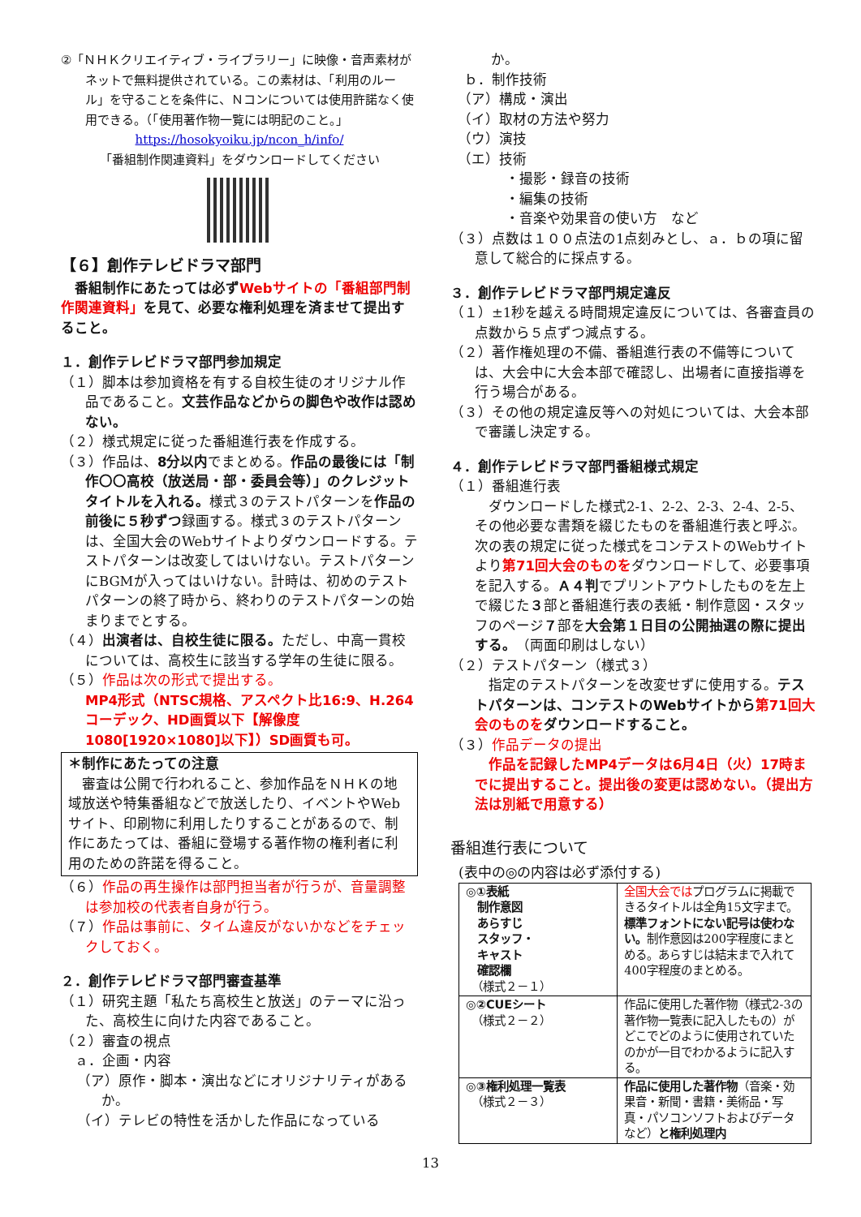②「ＮＨＫクリエイティブ・ライブラリー」に映像・音声素材がネットで無料提供されている。この素材は、「利用のルール」を守ることを条件に、Ｎコンについては使用許諾なく使用できる。（「使用著作物一覧には明記のこと。」
https://hosokyoiku.jp/ncon_h/info/
「番組制作関連資料」をダウンロードしてください
【６】創作テレビドラマ部門
　番組制作にあたっては必ずWebサイトの「番組部門制作関連資料」を見て、必要な権利処理を済ませて提出すること。
１．創作テレビドラマ部門参加規定
（１）脚本は参加資格を有する自校生徒のオリジナル作品であること。文芸作品などからの脚色や改作は認めない。
（２）様式規定に従った番組進行表を作成する。
（３）作品は、8分以内でまとめる。作品の最後には「制作〇〇高校（放送局・部・委員会等）」のクレジットタイトルを入れる。様式３のテストパターンを作品の前後に５秒ずつ録画する。様式３のテストパターンは、全国大会のWebサイトよりダウンロードする。テストパターンは改変してはいけない。テストパターンにBGMが入ってはいけない。計時は、初めのテストパターンの終了時から、終わりのテストパターンの始まりまでとする。
（４）出演者は、自校生徒に限る。ただし、中高一貫校については、高校生に該当する学年の生徒に限る。
（５）作品は次の形式で提出する。
MP4形式（NTSC規格、アスペクト比16:9、H.264コーデック、HD画質以下【解像度1080[1920×1080]以下】）SD画質も可。
＊制作にあたっての注意
　審査は公開で行われること、参加作品をＮＨＫの地域放送や特集番組などで放送したり、イベントやWebサイト、印刷物に利用したりすることがあるので、制作にあたっては、番組に登場する著作物の権利者に利用のための許諾を得ること。
（６）作品の再生操作は部門担当者が行うが、音量調整は参加校の代表者自身が行う。
（７）作品は事前に、タイム違反がないかなどをチェックしておく。
２．創作テレビドラマ部門審査基準
（１）研究主題「私たち高校生と放送」のテーマに沿った、高校生に向けた内容であること。
（２）審査の視点
　ａ．企画・内容
（ア）原作・脚本・演出などにオリジナリティがあるか。
（イ）テレビの特性を活かした作品になっている
か。
　ｂ．制作技術
　（ア）構成・演出
　（イ）取材の方法や努力
　（ウ）演技
　（エ）技術
　　　　・撮影・録音の技術
　　　　・編集の技術
　　　　・音楽や効果音の使い方　など
（３）点数は１００点法の1点刻みとし、ａ．ｂの項に留意して総合的に採点する。
３．創作テレビドラマ部門規定違反
（１）±1秒を越える時間規定違反については、各審査員の点数から５点ずつ減点する。
（２）著作権処理の不備、番組進行表の不備等については、大会中に大会本部で確認し、出場者に直接指導を行う場合がある。
（３）その他の規定違反等への対処については、大会本部で審議し決定する。
４．創作テレビドラマ部門番組様式規定
（１）番組進行表
　ダウンロードした様式2-1、2-2、2-3、2-4、2-5、その他必要な書類を綴じたものを番組進行表と呼ぶ。次の表の規定に従った様式をコンテストのWebサイトより第71回大会のものをダウンロードして、必要事項を記入する。Ａ４判でプリントアウトしたものを左上で綴じた３部と番組進行表の表紙・制作意図・スタッフのページ７部を大会第１日目の公開抽選の際に提出する。（両面印刷はしない）
（２）テストパターン（様式３）
　指定のテストパターンを改変せずに使用する。テストパターンは、コンテストのWebサイトから第71回大会のものをダウンロードすること。
（３）作品データの提出
　作品を記録したMP4データは6月4日（火）17時までに提出すること。提出後の変更は認めない。（提出方法は別紙で用意する）
番組進行表について
(表中の◎の内容は必ず添付する)
| ◎①表紙 制作意図 あらすじ スタッフ・ キャスト 確認欄 （様式２－１） | 全国大会では プログラムに掲載できるタイトルは全角15文字まで。 標準フォントにない記号は使わない。 制作意図は200字程度にまとめる。あらすじは結末まで入れて400字程度のまとめる。 |
| ◎②CUEシート （様式２－２） | 作品に使用した著作物（様式2-3の著作物一覧表に記入したもの）がどこでどのように使用されていたのかが一目でわかるように記入する。 |
| ◎③権利処理一覧表 （様式２－３） | 作品に使用した著作物 （音楽・効果音・新聞・書籍・美術品・写真・パソコンソフトおよびデータなど） と権利処理内 |
13